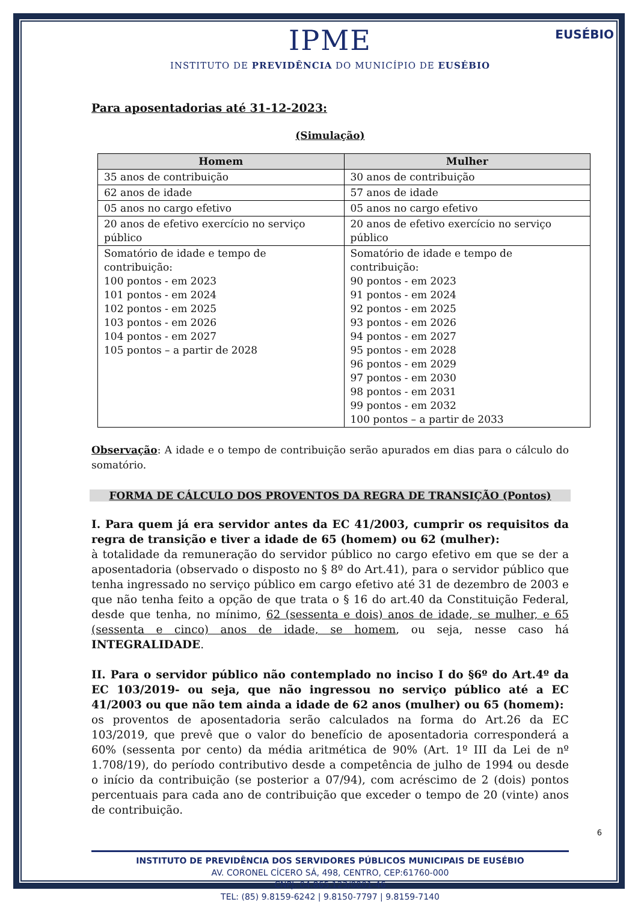EUSÉBIO
IPME
INSTITUTO DE PREVIDÊNCIA DO MUNICÍPIO DE EUSÉBIO
Para aposentadorias até 31-12-2023:
(Simulação)
| Homem | Mulher |
| --- | --- |
| 35 anos de contribuição | 30 anos de contribuição |
| 62 anos de idade | 57 anos de idade |
| 05 anos no cargo efetivo | 05 anos no cargo efetivo |
| 20 anos de efetivo exercício no serviço público | 20 anos de efetivo exercício no serviço público |
| Somatório de idade e tempo de contribuição: 100 pontos - em 2023 101 pontos - em 2024 102 pontos - em 2025 103 pontos - em 2026 104 pontos - em 2027 105 pontos – a partir de 2028 | Somatório de idade e tempo de contribuição: 90 pontos - em 2023 91 pontos - em 2024 92 pontos - em 2025 93 pontos - em 2026 94 pontos - em 2027 95 pontos - em 2028 96 pontos - em 2029 97 pontos - em 2030 98 pontos - em 2031 99 pontos - em 2032 100 pontos – a partir de 2033 |
Observação: A idade e o tempo de contribuição serão apurados em dias para o cálculo do somatório.
FORMA DE CÁLCULO DOS PROVENTOS DA REGRA DE TRANSIÇÃO (Pontos)
I. Para quem já era servidor antes da EC 41/2003, cumprir os requisitos da regra de transição e tiver a idade de 65 (homem) ou 62 (mulher):
à totalidade da remuneração do servidor público no cargo efetivo em que se der a aposentadoria (observado o disposto no § 8º do Art.41), para o servidor público que tenha ingressado no serviço público em cargo efetivo até 31 de dezembro de 2003 e que não tenha feito a opção de que trata o § 16 do art.40 da Constituição Federal, desde que tenha, no mínimo, 62 (sessenta e dois) anos de idade, se mulher, e 65 (sessenta e cinco) anos de idade, se homem, ou seja, nesse caso há INTEGRALIDADE.
II. Para o servidor público não contemplado no inciso I do §6º do Art.4º da EC 103/2019- ou seja, que não ingressou no serviço público até a EC 41/2003 ou que não tem ainda a idade de 62 anos (mulher) ou 65 (homem):
os proventos de aposentadoria serão calculados na forma do Art.26 da EC 103/2019, que prevê que o valor do benefício de aposentadoria corresponderá a 60% (sessenta por cento) da média aritmética de 90% (Art. 1º III da Lei de nº 1.708/19), do período contributivo desde a competência de julho de 1994 ou desde o início da contribuição (se posterior a 07/94), com acréscimo de 2 (dois) pontos percentuais para cada ano de contribuição que exceder o tempo de 20 (vinte) anos de contribuição.
INSTITUTO DE PREVIDÊNCIA DOS SERVIDORES PÚBLICOS MUNICIPAIS DE EUSÉBIO
AV. CORONEL CÍCERO SÁ, 498, CENTRO, CEP:61760-000
CNPJ: 04.865.123/0001-46
TEL: (85) 9.8159-6242 | 9.8150-7797 | 9.8159-7140
6